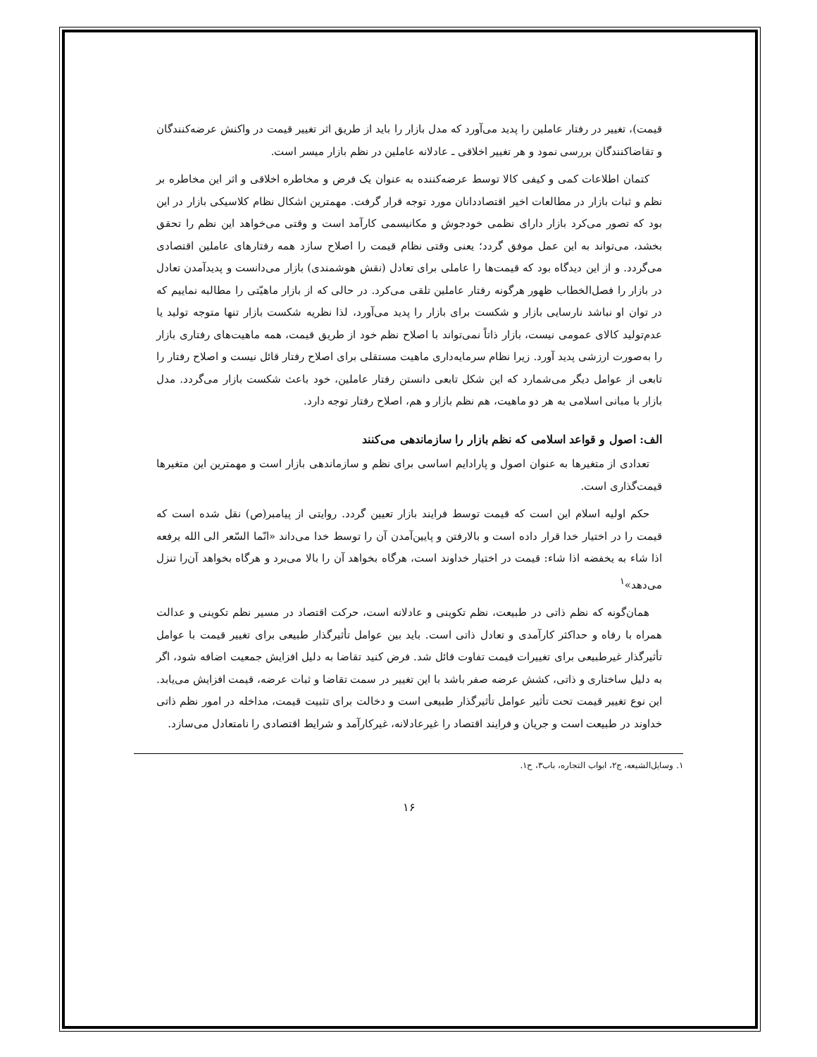قیمت)، تغییر در رفتار عاملین را پدید می‌آورد که مدل بازار را باید از طریق اثر تغییر قیمت در واکنش عرضه‌کنندگان و تقاضاکنندگان بررسی نمود و هر تغییر اخلاقی ـ عادلانه عاملین در نظم بازار میسر است.
کتمان اطلاعات کمی و کیفی کالا توسط عرضه‌کننده به عنوان یک فرض و مخاطره اخلاقی و اثر این مخاطره بر نظم و ثبات بازار در مطالعات اخیر اقتصاددانان مورد توجه قرار گرفت. مهمترین اشکال نظام کلاسیکی بازار در این بود که تصور می‌کرد بازار دارای نظمی خودجوش و مکانیسمی کارآمد است و وقتی می‌خواهد این نظم را تحقق بخشد، می‌تواند به این عمل موفق گردد؛ یعنی وقتی نظام قیمت را اصلاح سازد همه رفتارهای عاملین اقتصادی می‌گردد. و از این دیدگاه بود که قیمت‌ها را عاملی برای تعادل (نقش هوشمندی) بازار می‌دانست و پدیدآمدن تعادل در بازار را فصل‌الخطاب ظهور هرگونه رفتار عاملین تلقی می‌کرد. در حالی که از بازار ماهیّتی را مطالبه نماییم که در توان او نباشد نارسایی بازار و شکست برای بازار را پدید می‌آورد، لذا نظریه شکست بازار تنها متوجه تولید یا عدم‌تولید کالای عمومی نیست، بازار ذاتاً نمی‌تواند با اصلاح نظم خود از طریق قیمت، همه ماهیت‌های رفتاری بازار را به‌صورت ارزشی پدید آورد. زیرا نظام سرمایه‌داری ماهیت مستقلی برای اصلاح رفتار قائل نیست و اصلاح رفتار را تابعی از عوامل دیگر می‌شمارد که این شکل تابعی دانستن رفتار عاملین، خود باعث شکست بازار می‌گردد. مدل بازار با مبانی اسلامی به هر دو ماهیت، هم نظم بازار و هم، اصلاح رفتار توجه دارد.
الف: اصول و قواعد اسلامی که نظم بازار را سازماندهی می‌کنند
تعدادی از متغیرها به عنوان اصول و پارادایم اساسی برای نظم و سازماندهی بازار است و مهمترین این متغیرها قیمت‌گذاری است.
حکم اولیه اسلام این است که قیمت توسط فرایند بازار تعیین گردد. روایتی از پیامبر(ص) نقل شده است که قیمت را در اختیار خدا قرار داده است و بالارفتن و پایین‌آمدن آن را توسط خدا می‌داند «انّما السّعر الی الله یرفعه اذا شاء به یخفضه اذا شاء: قیمت در اختیار خداوند است، هرگاه بخواهد آن را بالا می‌برد و هرگاه بخواهد آن‌را تنزل می‌دهد»<sup>۱</sup>
همان‌گونه که نظم ذاتی در طبیعت، نظم تکوینی و عادلانه است، حرکت اقتصاد در مسیر نظم تکوینی و عدالت همراه با رفاه و حداکثر کارآمدی و تعادل ذاتی است. باید بین عوامل تأثیرگذار طبیعی برای تغییر قیمت با عوامل تأثیرگذار غیرطبیعی برای تغییرات قیمت تفاوت قائل شد. فرض کنید تقاضا به دلیل افزایش جمعیت اضافه شود، اگر به دلیل ساختاری و ذاتی، کشش عرضه صفر باشد با این تغییر در سمت تقاضا و ثبات عرضه، قیمت افزایش می‌یابد. این نوع تغییر قیمت تحت تأثیر عوامل تأثیرگذار طبیعی است و دخالت برای تثبیت قیمت، مداخله در امور نظم ذاتی خداوند در طبیعت است و جریان و فرایند اقتصاد را غیرعادلانه، غیرکارآمد و شرایط اقتصادی را نامتعادل می‌سازد.
۱. وسایل‌الشیعه، ج۲، ابواب التجاره، باب۳، ح۱.
۱۶